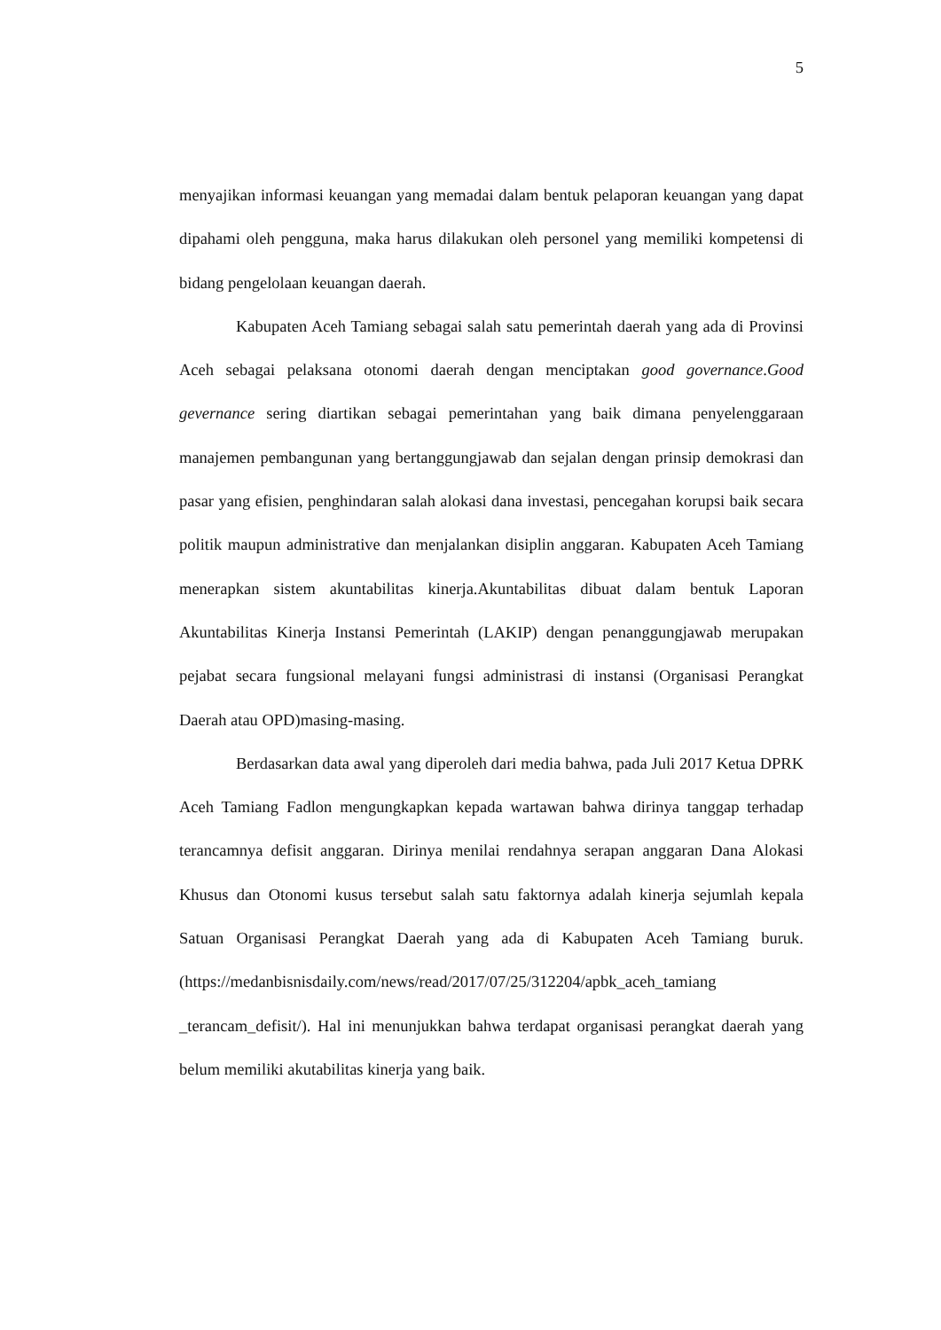5
menyajikan informasi keuangan yang memadai dalam bentuk pelaporan keuangan yang dapat dipahami oleh pengguna, maka harus dilakukan oleh personel yang memiliki kompetensi di bidang pengelolaan keuangan daerah.
Kabupaten Aceh Tamiang sebagai salah satu pemerintah daerah yang ada di Provinsi Aceh sebagai pelaksana otonomi daerah dengan menciptakan good governance.Good gevernance sering diartikan sebagai pemerintahan yang baik dimana penyelenggaraan manajemen pembangunan yang bertanggungjawab dan sejalan dengan prinsip demokrasi dan pasar yang efisien, penghindaran salah alokasi dana investasi, pencegahan korupsi baik secara politik maupun administrative dan menjalankan disiplin anggaran. Kabupaten Aceh Tamiang menerapkan sistem akuntabilitas kinerja.Akuntabilitas dibuat dalam bentuk Laporan Akuntabilitas Kinerja Instansi Pemerintah (LAKIP) dengan penanggungjawab merupakan pejabat secara fungsional melayani fungsi administrasi di instansi (Organisasi Perangkat Daerah atau OPD)masing-masing.
Berdasarkan data awal yang diperoleh dari media bahwa, pada Juli 2017 Ketua DPRK Aceh Tamiang Fadlon mengungkapkan kepada wartawan bahwa dirinya tanggap terhadap terancamnya defisit anggaran. Dirinya menilai rendahnya serapan anggaran Dana Alokasi Khusus dan Otonomi kusus tersebut salah satu faktornya adalah kinerja sejumlah kepala Satuan Organisasi Perangkat Daerah yang ada di Kabupaten Aceh Tamiang buruk. (https://medanbisnisdaily.com/news/read/2017/07/25/312204/apbk_aceh_tamiang _terancam_defisit/). Hal ini menunjukkan bahwa terdapat organisasi perangkat daerah yang belum memiliki akutabilitas kinerja yang baik.